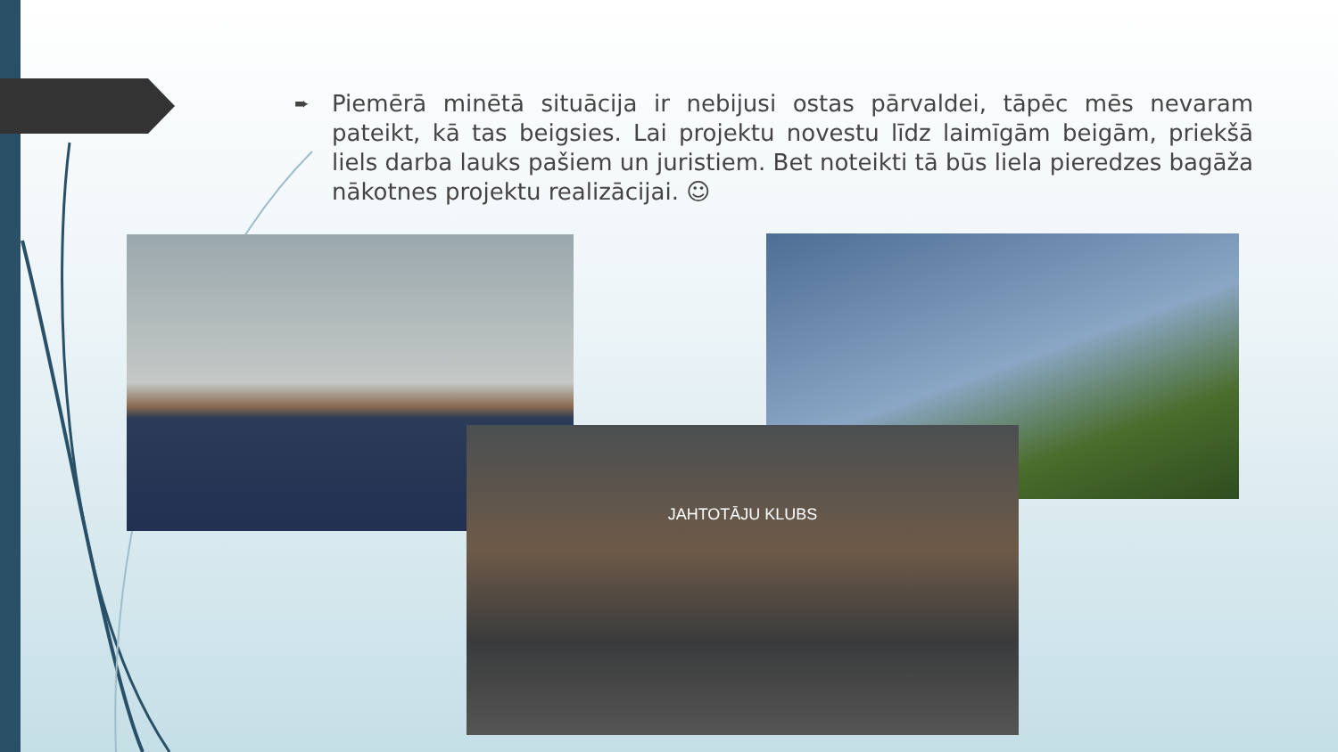➨
Piemērā minētā situācija ir nebijusi ostas pārvaldei, tāpēc mēs nevaram pateikt, kā tas beigsies. Lai projektu novestu līdz laimīgām beigām, priekšā liels darba lauks pašiem un juristiem. Bet noteikti tā būs liela pieredzes bagāža nākotnes projektu realizācijai. ☺
JAHTOTĀJU KLUBS